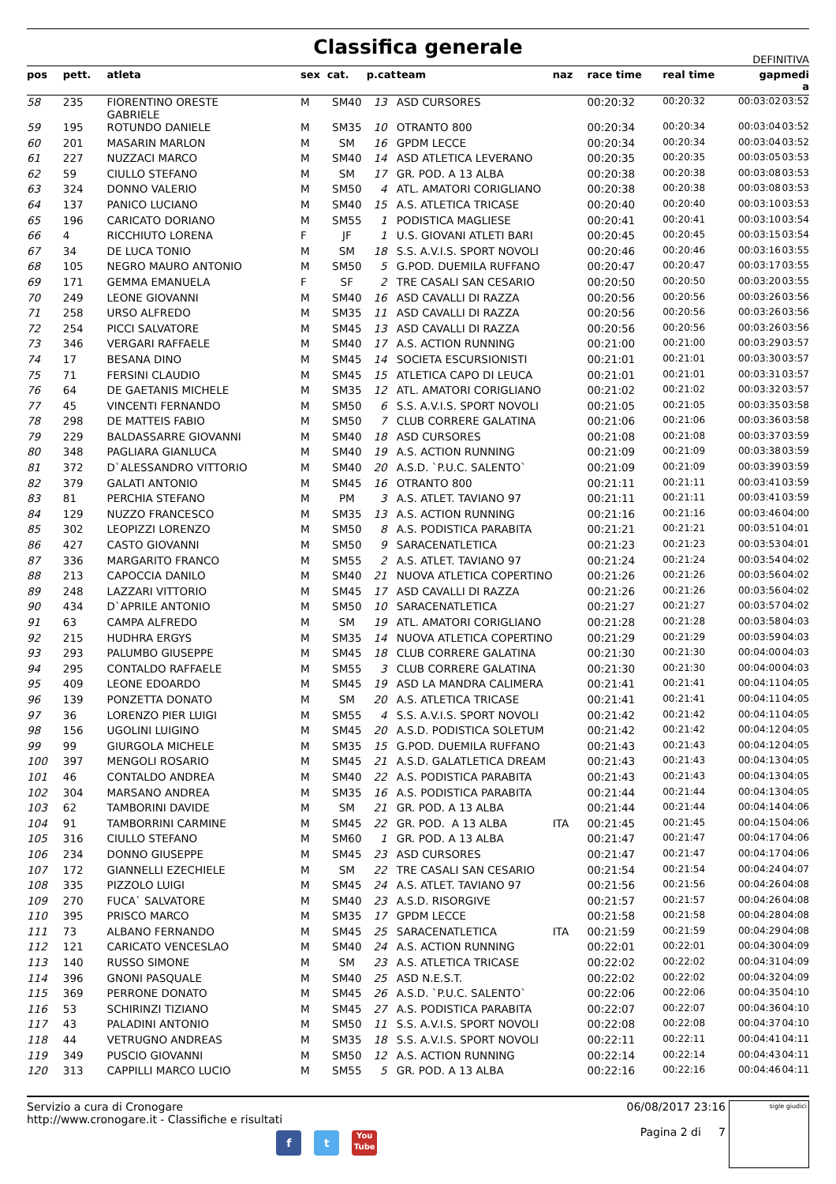Classifica generale
DEFINITIVA
| pos | pett. | atleta | sex | cat. | p.cat | team | naz | race time | real time | gap | medi a |
| --- | --- | --- | --- | --- | --- | --- | --- | --- | --- | --- | --- |
| 58 | 235 | FIORENTINO ORESTE GABRIELE | M | SM40 | 13 | ASD CURSORES | | 00:20:32 | 00:20:32 | 00:03:02 | 03:52 |
| 59 | 195 | ROTUNDO DANIELE | M | SM35 | 10 | OTRANTO 800 | | 00:20:34 | 00:20:34 | 00:03:04 | 03:52 |
| 60 | 201 | MASARIN MARLON | M | SM | 16 | GPDM LECCE | | 00:20:34 | 00:20:34 | 00:03:04 | 03:52 |
| 61 | 227 | NUZZACI MARCO | M | SM40 | 14 | ASD ATLETICA LEVERANO | | 00:20:35 | 00:20:35 | 00:03:05 | 03:53 |
| 62 | 59 | CIULLO STEFANO | M | SM | 17 | GR. POD. A 13 ALBA | | 00:20:38 | 00:20:38 | 00:03:08 | 03:53 |
| 63 | 324 | DONNO VALERIO | M | SM50 | 4 | ATL. AMATORI CORIGLIANO | | 00:20:38 | 00:20:38 | 00:03:08 | 03:53 |
| 64 | 137 | PANICO LUCIANO | M | SM40 | 15 | A.S. ATLETICA TRICASE | | 00:20:40 | 00:20:40 | 00:03:10 | 03:53 |
| 65 | 196 | CARICATO DORIANO | M | SM55 | 1 | PODISTICA MAGLIESE | | 00:20:41 | 00:20:41 | 00:03:10 | 03:54 |
| 66 | 4 | RICCHIUTO LORENA | F | JF | 1 | U.S. GIOVANI ATLETI BARI | | 00:20:45 | 00:20:45 | 00:03:15 | 03:54 |
| 67 | 34 | DE LUCA TONIO | M | SM | 18 | S.S. A.V.I.S. SPORT NOVOLI | | 00:20:46 | 00:20:46 | 00:03:16 | 03:55 |
| 68 | 105 | NEGRO MAURO ANTONIO | M | SM50 | 5 | G.POD. DUEMILA RUFFANO | | 00:20:47 | 00:20:47 | 00:03:17 | 03:55 |
| 69 | 171 | GEMMA EMANUELA | F | SF | 2 | TRE CASALI SAN CESARIO | | 00:20:50 | 00:20:50 | 00:03:20 | 03:55 |
| 70 | 249 | LEONE GIOVANNI | M | SM40 | 16 | ASD CAVALLI DI RAZZA | | 00:20:56 | 00:20:56 | 00:03:26 | 03:56 |
| 71 | 258 | URSO ALFREDO | M | SM35 | 11 | ASD CAVALLI DI RAZZA | | 00:20:56 | 00:20:56 | 00:03:26 | 03:56 |
| 72 | 254 | PICCI SALVATORE | M | SM45 | 13 | ASD CAVALLI DI RAZZA | | 00:20:56 | 00:20:56 | 00:03:26 | 03:56 |
| 73 | 346 | VERGARI RAFFAELE | M | SM40 | 17 | A.S. ACTION RUNNING | | 00:21:00 | 00:21:00 | 00:03:29 | 03:57 |
| 74 | 17 | BESANA DINO | M | SM45 | 14 | SOCIETA ESCURSIONISTI | | 00:21:01 | 00:21:01 | 00:03:30 | 03:57 |
| 75 | 71 | FERSINI CLAUDIO | M | SM45 | 15 | ATLETICA CAPO DI LEUCA | | 00:21:01 | 00:21:01 | 00:03:31 | 03:57 |
| 76 | 64 | DE GAETANIS MICHELE | M | SM35 | 12 | ATL. AMATORI CORIGLIANO | | 00:21:02 | 00:21:02 | 00:03:32 | 03:57 |
| 77 | 45 | VINCENTI FERNANDO | M | SM50 | 6 | S.S. A.V.I.S. SPORT NOVOLI | | 00:21:05 | 00:21:05 | 00:03:35 | 03:58 |
| 78 | 298 | DE MATTEIS FABIO | M | SM50 | 7 | CLUB CORRERE GALATINA | | 00:21:06 | 00:21:06 | 00:03:36 | 03:58 |
| 79 | 229 | BALDASSARRE GIOVANNI | M | SM40 | 18 | ASD CURSORES | | 00:21:08 | 00:21:08 | 00:03:37 | 03:59 |
| 80 | 348 | PAGLIARA GIANLUCA | M | SM40 | 19 | A.S. ACTION RUNNING | | 00:21:09 | 00:21:09 | 00:03:38 | 03:59 |
| 81 | 372 | D`ALESSANDRO VITTORIO | M | SM40 | 20 | A.S.D. `P.U.C. SALENTO` | | 00:21:09 | 00:21:09 | 00:03:39 | 03:59 |
| 82 | 379 | GALATI ANTONIO | M | SM45 | 16 | OTRANTO 800 | | 00:21:11 | 00:21:11 | 00:03:41 | 03:59 |
| 83 | 81 | PERCHIA STEFANO | M | PM | 3 | A.S. ATLET. TAVIANO 97 | | 00:21:11 | 00:21:11 | 00:03:41 | 03:59 |
| 84 | 129 | NUZZO FRANCESCO | M | SM35 | 13 | A.S. ACTION RUNNING | | 00:21:16 | 00:21:16 | 00:03:46 | 04:00 |
| 85 | 302 | LEOPIZZI LORENZO | M | SM50 | 8 | A.S. PODISTICA PARABITA | | 00:21:21 | 00:21:21 | 00:03:51 | 04:01 |
| 86 | 427 | CASTO GIOVANNI | M | SM50 | 9 | SARACENATLETICA | | 00:21:23 | 00:21:23 | 00:03:53 | 04:01 |
| 87 | 336 | MARGARITO FRANCO | M | SM55 | 2 | A.S. ATLET. TAVIANO 97 | | 00:21:24 | 00:21:24 | 00:03:54 | 04:02 |
| 88 | 213 | CAPOCCIA DANILO | M | SM40 | 21 | NUOVA ATLETICA COPERTINO | | 00:21:26 | 00:21:26 | 00:03:56 | 04:02 |
| 89 | 248 | LAZZARI VITTORIO | M | SM45 | 17 | ASD CAVALLI DI RAZZA | | 00:21:26 | 00:21:26 | 00:03:56 | 04:02 |
| 90 | 434 | D`APRILE ANTONIO | M | SM50 | 10 | SARACENATLETICA | | 00:21:27 | 00:21:27 | 00:03:57 | 04:02 |
| 91 | 63 | CAMPA ALFREDO | M | SM | 19 | ATL. AMATORI CORIGLIANO | | 00:21:28 | 00:21:28 | 00:03:58 | 04:03 |
| 92 | 215 | HUDHRA ERGYS | M | SM35 | 14 | NUOVA ATLETICA COPERTINO | | 00:21:29 | 00:21:29 | 00:03:59 | 04:03 |
| 93 | 293 | PALUMBO GIUSEPPE | M | SM45 | 18 | CLUB CORRERE GALATINA | | 00:21:30 | 00:21:30 | 00:04:00 | 04:03 |
| 94 | 295 | CONTALDO RAFFAELE | M | SM55 | 3 | CLUB CORRERE GALATINA | | 00:21:30 | 00:21:30 | 00:04:00 | 04:03 |
| 95 | 409 | LEONE EDOARDO | M | SM45 | 19 | ASD LA MANDRA CALIMERA | | 00:21:41 | 00:21:41 | 00:04:11 | 04:05 |
| 96 | 139 | PONZETTA DONATO | M | SM | 20 | A.S. ATLETICA TRICASE | | 00:21:41 | 00:21:41 | 00:04:11 | 04:05 |
| 97 | 36 | LORENZO PIER LUIGI | M | SM55 | 4 | S.S. A.V.I.S. SPORT NOVOLI | | 00:21:42 | 00:21:42 | 00:04:11 | 04:05 |
| 98 | 156 | UGOLINI LUIGINO | M | SM45 | 20 | A.S.D. PODISTICA SOLETUM | | 00:21:42 | 00:21:42 | 00:04:12 | 04:05 |
| 99 | 99 | GIURGOLA MICHELE | M | SM35 | 15 | G.POD. DUEMILA RUFFANO | | 00:21:43 | 00:21:43 | 00:04:12 | 04:05 |
| 100 | 397 | MENGOLI ROSARIO | M | SM45 | 21 | A.S.D. GALATLETICA DREAM | | 00:21:43 | 00:21:43 | 00:04:13 | 04:05 |
| 101 | 46 | CONTALDO ANDREA | M | SM40 | 22 | A.S. PODISTICA PARABITA | | 00:21:43 | 00:21:43 | 00:04:13 | 04:05 |
| 102 | 304 | MARSANO ANDREA | M | SM35 | 16 | A.S. PODISTICA PARABITA | | 00:21:44 | 00:21:44 | 00:04:13 | 04:05 |
| 103 | 62 | TAMBORINI DAVIDE | M | SM | 21 | GR. POD. A 13 ALBA | | 00:21:44 | 00:21:44 | 00:04:14 | 04:06 |
| 104 | 91 | TAMBORRINI CARMINE | M | SM45 | 22 | GR. POD. A 13 ALBA | ITA | 00:21:45 | 00:21:45 | 00:04:15 | 04:06 |
| 105 | 316 | CIULLO STEFANO | M | SM60 | 1 | GR. POD. A 13 ALBA | | 00:21:47 | 00:21:47 | 00:04:17 | 04:06 |
| 106 | 234 | DONNO GIUSEPPE | M | SM45 | 23 | ASD CURSORES | | 00:21:47 | 00:21:47 | 00:04:17 | 04:06 |
| 107 | 172 | GIANNELLI EZECHIELE | M | SM | 22 | TRE CASALI SAN CESARIO | | 00:21:54 | 00:21:54 | 00:04:24 | 04:07 |
| 108 | 335 | PIZZOLO LUIGI | M | SM45 | 24 | A.S. ATLET. TAVIANO 97 | | 00:21:56 | 00:21:56 | 00:04:26 | 04:08 |
| 109 | 270 | FUCA` SALVATORE | M | SM40 | 23 | A.S.D. RISORGIVE | | 00:21:57 | 00:21:57 | 00:04:26 | 04:08 |
| 110 | 395 | PRISCO MARCO | M | SM35 | 17 | GPDM LECCE | | 00:21:58 | 00:21:58 | 00:04:28 | 04:08 |
| 111 | 73 | ALBANO FERNANDO | M | SM45 | 25 | SARACENATLETICA | ITA | 00:21:59 | 00:21:59 | 00:04:29 | 04:08 |
| 112 | 121 | CARICATO VENCESLAO | M | SM40 | 24 | A.S. ACTION RUNNING | | 00:22:01 | 00:22:01 | 00:04:30 | 04:09 |
| 113 | 140 | RUSSO SIMONE | M | SM | 23 | A.S. ATLETICA TRICASE | | 00:22:02 | 00:22:02 | 00:04:31 | 04:09 |
| 114 | 396 | GNONI PASQUALE | M | SM40 | 25 | ASD N.E.S.T. | | 00:22:02 | 00:22:02 | 00:04:32 | 04:09 |
| 115 | 369 | PERRONE DONATO | M | SM45 | 26 | A.S.D. `P.U.C. SALENTO` | | 00:22:06 | 00:22:06 | 00:04:35 | 04:10 |
| 116 | 53 | SCHIRINZI TIZIANO | M | SM45 | 27 | A.S. PODISTICA PARABITA | | 00:22:07 | 00:22:07 | 00:04:36 | 04:10 |
| 117 | 43 | PALADINI ANTONIO | M | SM50 | 11 | S.S. A.V.I.S. SPORT NOVOLI | | 00:22:08 | 00:22:08 | 00:04:37 | 04:10 |
| 118 | 44 | VETRUGNO ANDREAS | M | SM35 | 18 | S.S. A.V.I.S. SPORT NOVOLI | | 00:22:11 | 00:22:11 | 00:04:41 | 04:11 |
| 119 | 349 | PUSCIO GIOVANNI | M | SM50 | 12 | A.S. ACTION RUNNING | | 00:22:14 | 00:22:14 | 00:04:43 | 04:11 |
| 120 | 313 | CAPPILLI MARCO LUCIO | M | SM55 | 5 | GR. POD. A 13 ALBA | | 00:22:16 | 00:22:16 | 00:04:46 | 04:11 |
Servizio a cura di Cronogare
http://www.cronogare.it - Classifiche e risultati
f t
You
Tube
06/08/2017 23:16
Pagina 2 di 7
sigle giudici